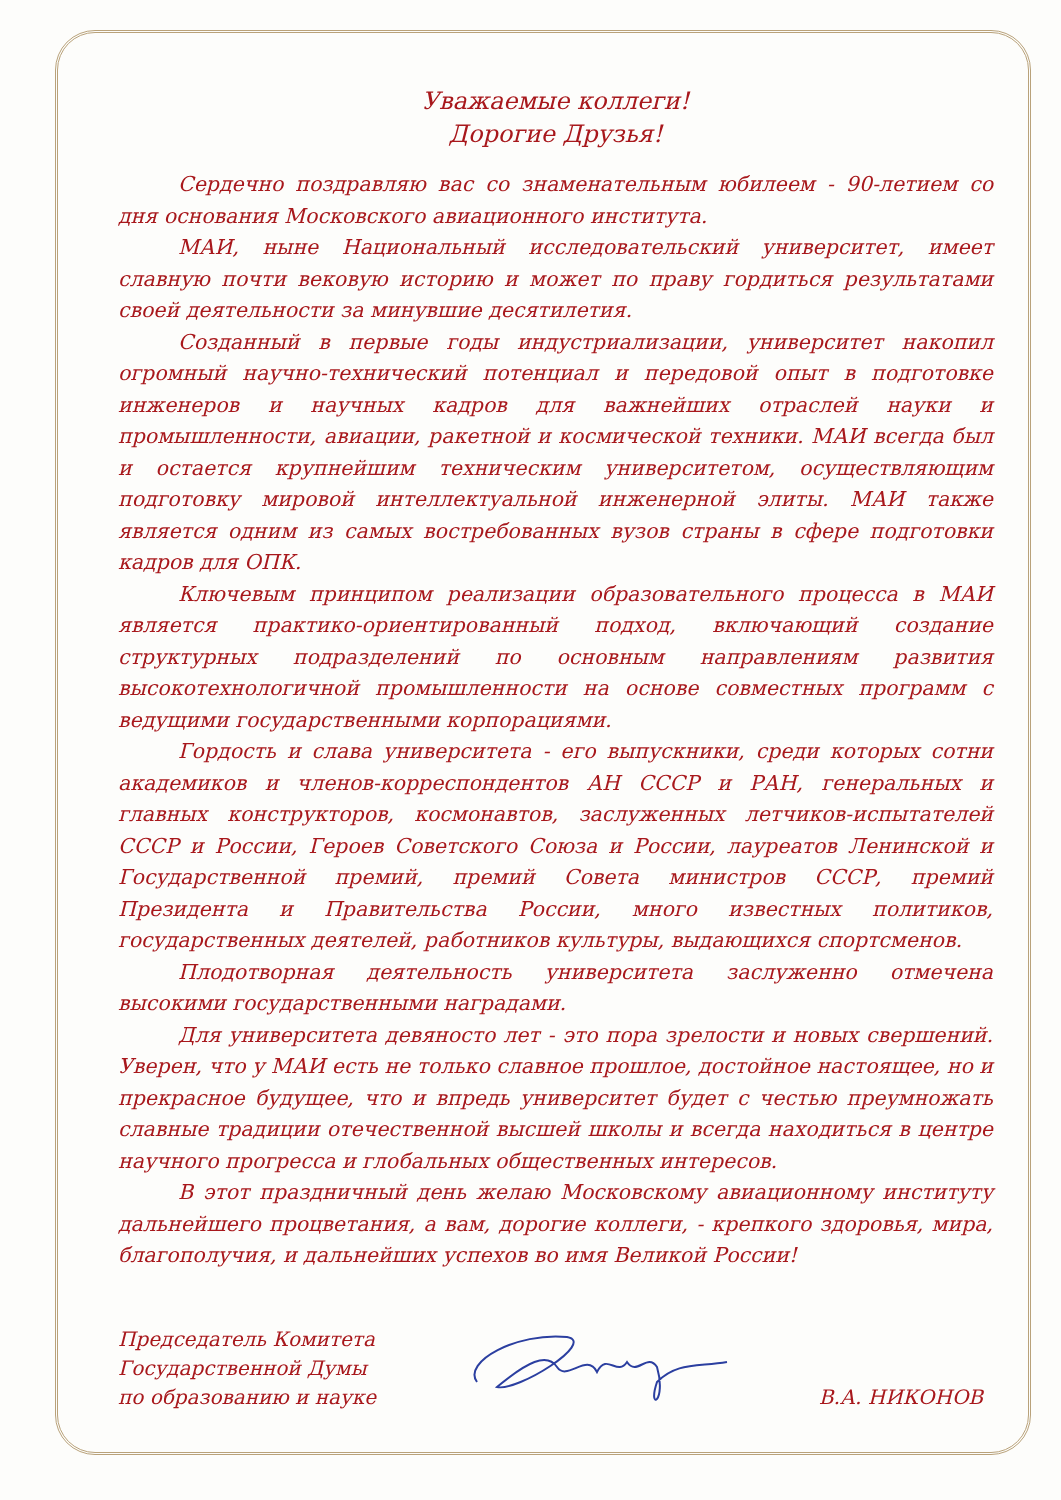Уважаемые коллеги!
Дорогие Друзья!
Сердечно поздравляю вас со знаменательным юбилеем - 90-летием со дня основания Московского авиационного института.
МАИ, ныне Национальный исследовательский университет, имеет славную почти вековую историю и может по праву гордиться результатами своей деятельности за минувшие десятилетия.
Созданный в первые годы индустриализации, университет накопил огромный научно-технический потенциал и передовой опыт в подготовке инженеров и научных кадров для важнейших отраслей науки и промышленности, авиации, ракетной и космической техники. МАИ всегда был и остается крупнейшим техническим университетом, осуществляющим подготовку мировой интеллектуальной инженерной элиты. МАИ также является одним из самых востребованных вузов страны в сфере подготовки кадров для ОПК.
Ключевым принципом реализации образовательного процесса в МАИ является практико-ориентированный подход, включающий создание структурных подразделений по основным направлениям развития высокотехнологичной промышленности на основе совместных программ с ведущими государственными корпорациями.
Гордость и слава университета - его выпускники, среди которых сотни академиков и членов-корреспондентов АН СССР и РАН, генеральных и главных конструкторов, космонавтов, заслуженных летчиков-испытателей СССР и России, Героев Советского Союза и России, лауреатов Ленинской и Государственной премий, премий Совета министров СССР, премий Президента и Правительства России, много известных политиков, государственных деятелей, работников культуры, выдающихся спортсменов.
Плодотворная деятельность университета заслуженно отмечена высокими государственными наградами.
Для университета девяносто лет - это пора зрелости и новых свершений. Уверен, что у МАИ есть не только славное прошлое, достойное настоящее, но и прекрасное будущее, что и впредь университет будет с честью преумножать славные традиции отечественной высшей школы и всегда находиться в центре научного прогресса и глобальных общественных интересов.
В этот праздничный день желаю Московскому авиационному институту дальнейшего процветания, а вам, дорогие коллеги, - крепкого здоровья, мира, благополучия, и дальнейших успехов во имя Великой России!
Председатель Комитета
Государственной Думы
по образованию и науке
В.А. НИКОНОВ